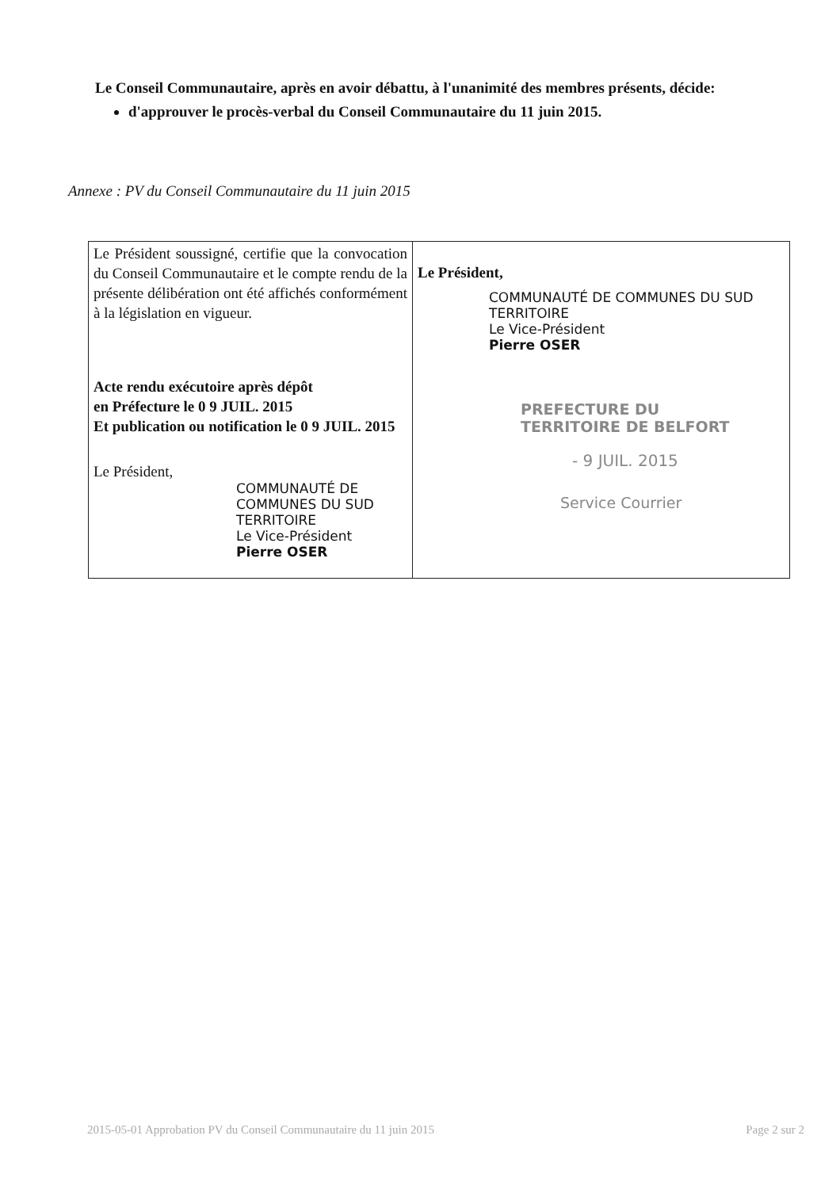Le Conseil Communautaire, après en avoir débattu, à l'unanimité des membres présents, décide:
d'approuver le procès-verbal du Conseil Communautaire du 11 juin 2015.
Annexe : PV du Conseil Communautaire du 11 juin 2015
| Le Président soussigné, certifie que la convocation du Conseil Communautaire et le compte rendu de la présente délibération ont été affichés conformément à la législation en vigueur. Acte rendu exécutoire après dépôt en Préfecture le 0 9 JUIL. 2015 Et publication ou notification le 0 9 JUIL. 2015 Le Président, COMMUNAUTÉ DE COMMUNES DU SUD TERRITOIRE Le Vice-Président Pierre OSER | Le Président, COMMUNAUTÉ DE COMMUNES DU SUD TERRITOIRE Le Vice-Président Pierre OSER PREFECTURE DU TERRITOIRE DE BELFORT - 9 JUIL. 2015 Service Courrier |
2015-05-01 Approbation PV du Conseil Communautaire du 11 juin 2015 Page 2 sur 2